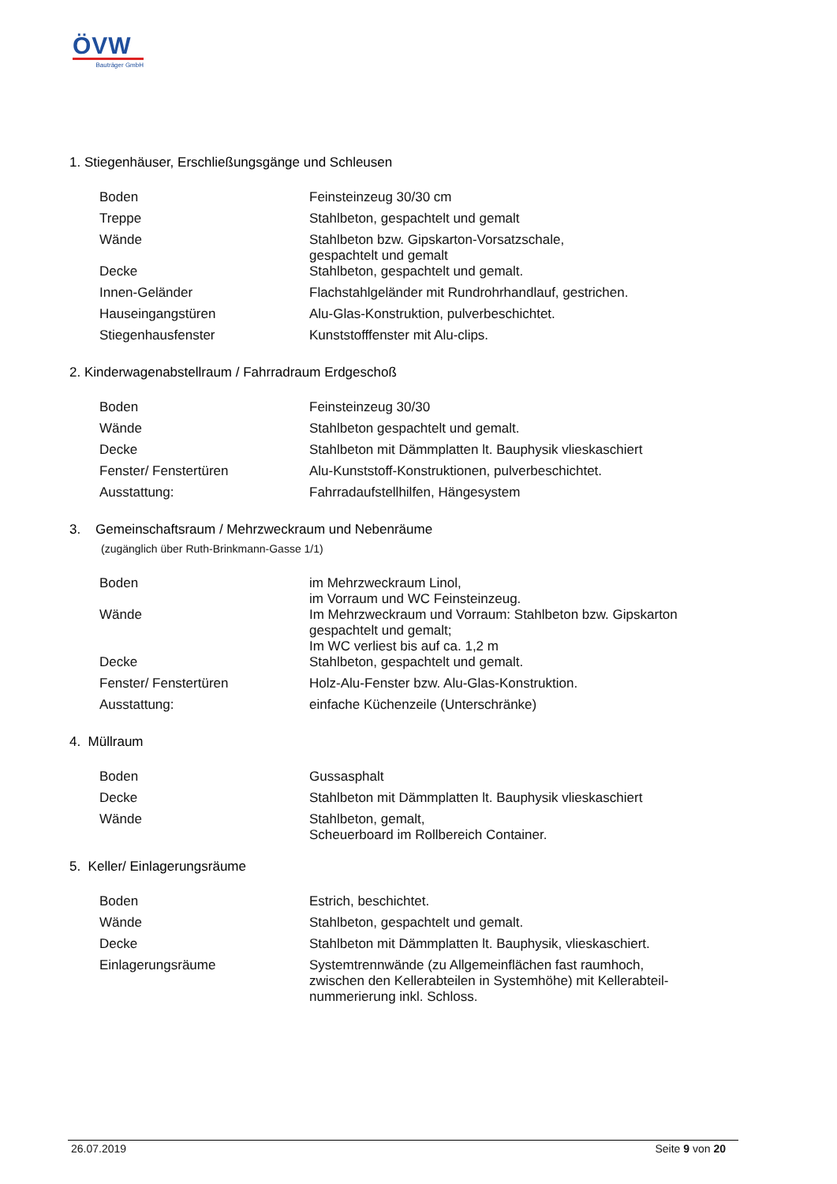ÖVW
Bauträger GmbH
1. Stiegenhäuser, Erschließungsgänge und Schleusen
| Boden | Feinsteinzeug 30/30 cm |
| Treppe | Stahlbeton, gespachtelt und gemalt |
| Wände | Stahlbeton bzw. Gipskarton-Vorsatzschale, gespachtelt und gemalt |
| Decke | Stahlbeton, gespachtelt und gemalt. |
| Innen-Geländer | Flachstahlgeländer mit Rundrohrhandlauf, gestrichen. |
| Hauseingangstüren | Alu-Glas-Konstruktion, pulverbeschichtet. |
| Stiegenhausfenster | Kunststofffenster mit Alu-clips. |
2. Kinderwagenabstellraum / Fahrradraum Erdgeschoß
| Boden | Feinsteinzeug 30/30 |
| Wände | Stahlbeton gespachtelt und gemalt. |
| Decke | Stahlbeton mit Dämmplatten lt. Bauphysik vlieskaschiert |
| Fenster/ Fenstertüren | Alu-Kunststoff-Konstruktionen, pulverbeschichtet. |
| Ausstattung: | Fahrradaufstellhilfen, Hängesystem |
3. Gemeinschaftsraum / Mehrzweckraum und Nebenräume
(zugänglich über Ruth-Brinkmann-Gasse 1/1)
| Boden | im Mehrzweckraum Linol, im Vorraum und WC Feinsteinzeug. |
| Wände | Im Mehrzweckraum und Vorraum: Stahlbeton bzw. Gipskarton gespachtelt und gemalt; Im WC verliest bis auf ca. 1,2 m |
| Decke | Stahlbeton, gespachtelt und gemalt. |
| Fenster/ Fenstertüren | Holz-Alu-Fenster bzw. Alu-Glas-Konstruktion. |
| Ausstattung: | einfache Küchenzeile (Unterschränke) |
4. Müllraum
| Boden | Gussasphalt |
| Decke | Stahlbeton mit Dämmplatten lt. Bauphysik vlieskaschiert |
| Wände | Stahlbeton, gemalt, Scheuerboard im Rollbereich Container. |
5. Keller/ Einlagerungsräume
| Boden | Estrich, beschichtet. |
| Wände | Stahlbeton, gespachtelt und gemalt. |
| Decke | Stahlbeton mit Dämmplatten lt. Bauphysik, vlieskaschiert. |
| Einlagerungsräume | Systemtrennwände (zu Allgemeinflächen fast raumhoch, zwischen den Kellerabteilen in Systemhöhe) mit Kellerabteil- nummerierung inkl. Schloss. |
26.07.2019 Seite 9 von 20